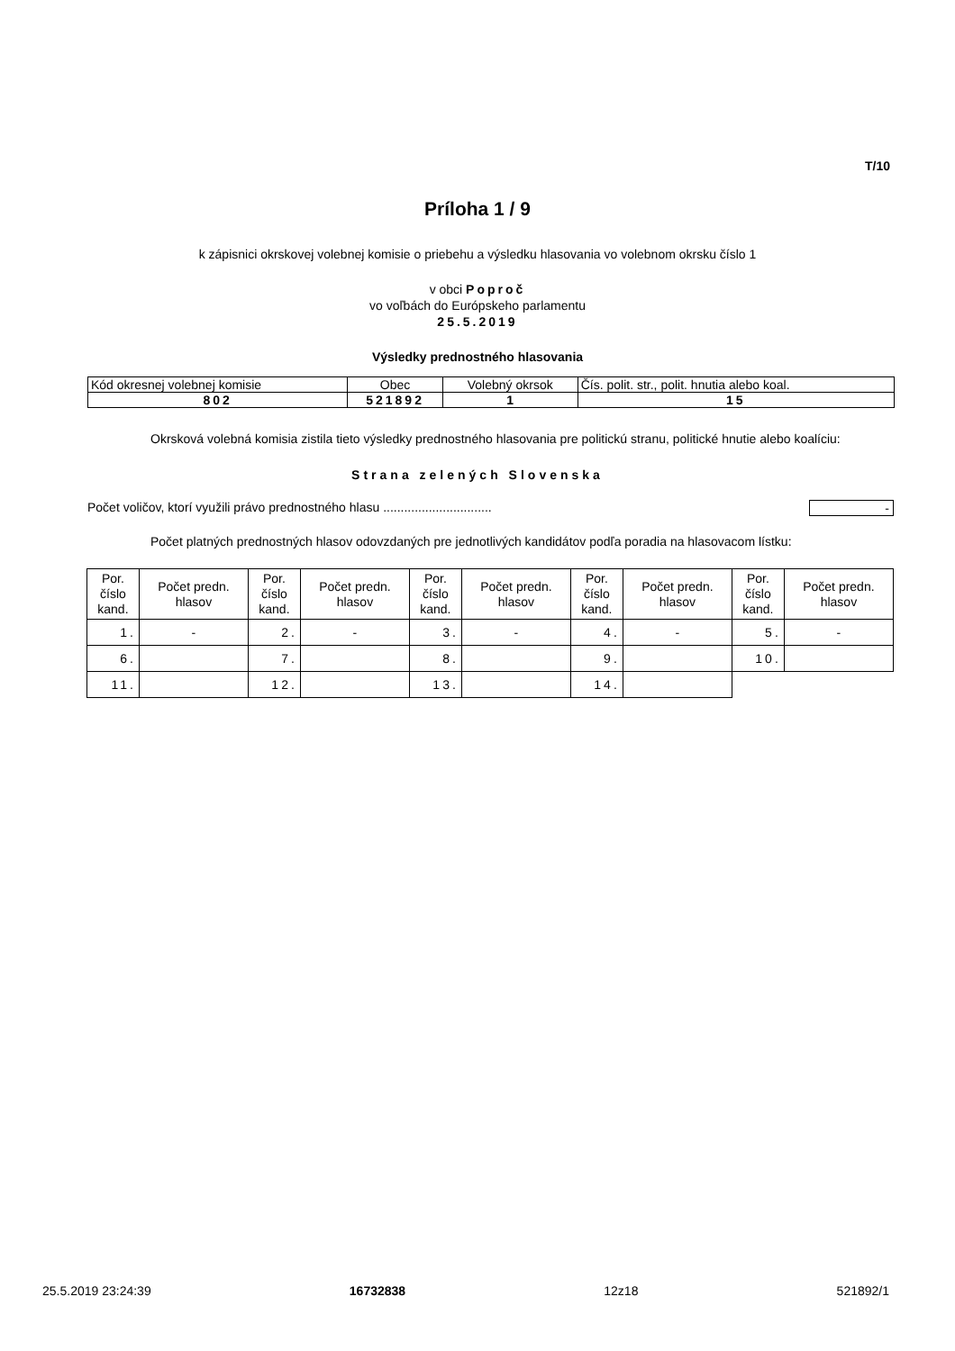T/10
Príloha 1 / 9
k zápisnici okrskovej volebnej komisie o priebehu a výsledku hlasovania vo volebnom okrsku číslo 1
v obci Poproč
vo voľbách do Európskeho parlamentu
25.5.2019
Výsledky prednostného hlasovania
| Kód okresnej volebnej komisie | Obec | Volebný okrsok | Čís. polit. str., polit. hnutia alebo koal. |
| 802 | 521892 | 1 | 15 |
Okrsková volebná komisia zistila tieto výsledky prednostného hlasovania pre politickú stranu, politické hnutie alebo koalíciu:
Strana zelených Slovenska
Počet voličov, ktorí využili právo prednostného hlasu ............................... -
Počet platných prednostných hlasov odovzdaných pre jednotlivých kandidátov podľa poradia na hlasovacom lístku:
| Por. číslo kand. | Počet predn. hlasov | Por. číslo kand. | Počet predn. hlasov | Por. číslo kand. | Počet predn. hlasov | Por. číslo kand. | Počet predn. hlasov | Por. číslo kand. | Počet predn. hlasov |
| --- | --- | --- | --- | --- | --- | --- | --- | --- | --- |
| 1. | - | 2. | - | 3. | - | 4. | - | 5. | - |
| 6. | | 7. | | 8. | | 9. | | 10. | |
| 11. | | 12. | | 13. | | 14. | | | |
25.5.2019 23:24:39 16732838 12z18 521892/1